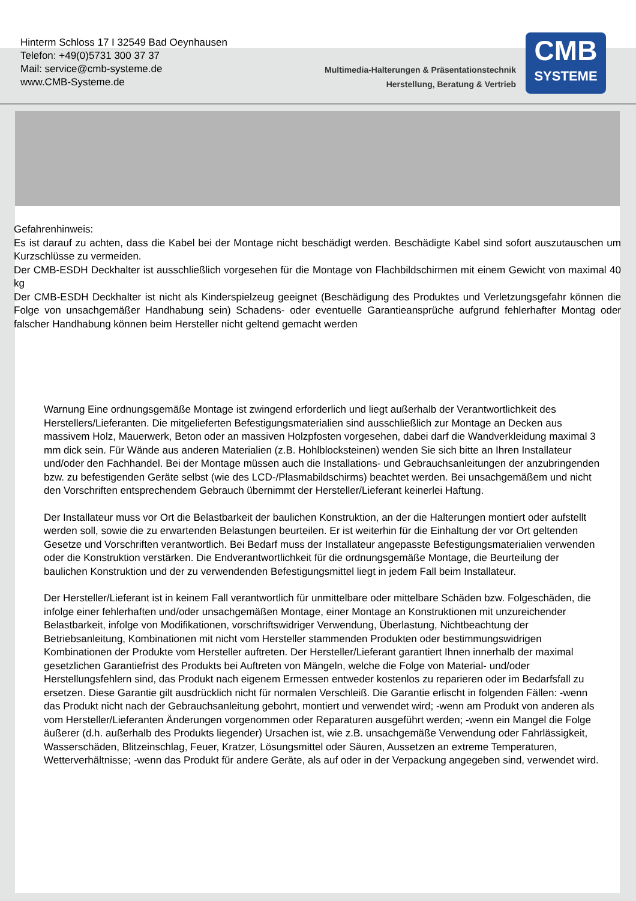Hinterm Schloss 17 I 32549 Bad Oeynhausen
Telefon: +49(0)5731 300 37 37
Mail: service@cmb-systeme.de
www.CMB-Systeme.de
Multimedia-Halterungen & Präsentationstechnik
Herstellung, Beratung & Vertrieb
CMB
SYSTEME
Gefahrenhinweis:
Es ist darauf zu achten, dass die Kabel bei der Montage nicht beschädigt werden. Beschädigte Kabel sind sofort auszutauschen um Kurzschlüsse zu vermeiden.
Der CMB-ESDH Deckhalter ist ausschließlich vorgesehen für die Montage von Flachbildschirmen mit einem Gewicht von maximal 40 kg
Der CMB-ESDH Deckhalter ist nicht als Kinderspielzeug geeignet (Beschädigung des Produktes und Verletzungsgefahr können die Folge von unsachgemäßer Handhabung sein) Schadens- oder eventuelle Garantieansprüche aufgrund fehlerhafter Montag oder falscher Handhabung können beim Hersteller nicht geltend gemacht werden
Warnung Eine ordnungsgemäße Montage ist zwingend erforderlich und liegt außerhalb der Verantwortlichkeit des Herstellers/Lieferanten. Die mitgelieferten Befestigungsmaterialien sind ausschließlich zur Montage an Decken aus massivem Holz, Mauerwerk, Beton oder an massiven Holzpfosten vorgesehen, dabei darf die Wandverkleidung maximal 3 mm dick sein. Für Wände aus anderen Materialien (z.B. Hohlblocksteinen) wenden Sie sich bitte an Ihren Installateur und/oder den Fachhandel. Bei der Montage müssen auch die Installations- und Gebrauchsanleitungen der anzubringenden bzw. zu befestigenden Geräte selbst (wie des LCD-/Plasmabildschirms) beachtet werden. Bei unsachgemäßem und nicht den Vorschriften entsprechendem Gebrauch übernimmt der Hersteller/Lieferant keinerlei Haftung.
Der Installateur muss vor Ort die Belastbarkeit der baulichen Konstruktion, an der die Halterungen montiert oder aufstellt werden soll, sowie die zu erwartenden Belastungen beurteilen. Er ist weiterhin für die Einhaltung der vor Ort geltenden Gesetze und Vorschriften verantwortlich. Bei Bedarf muss der Installateur angepasste Befestigungsmaterialien verwenden oder die Konstruktion verstärken. Die Endverantwortlichkeit für die ordnungsgemäße Montage, die Beurteilung der baulichen Konstruktion und der zu verwendenden Befestigungsmittel liegt in jedem Fall beim Installateur.
Der Hersteller/Lieferant ist in keinem Fall verantwortlich für unmittelbare oder mittelbare Schäden bzw. Folgeschäden, die infolge einer fehlerhaften und/oder unsachgemäßen Montage, einer Montage an Konstruktionen mit unzureichender Belastbarkeit, infolge von Modifikationen, vorschriftswidriger Verwendung, Überlastung, Nichtbeachtung der Betriebsanleitung, Kombinationen mit nicht vom Hersteller stammenden Produkten oder bestimmungswidrigen Kombinationen der Produkte vom Hersteller auftreten. Der Hersteller/Lieferant garantiert Ihnen innerhalb der maximal gesetzlichen Garantiefrist des Produkts bei Auftreten von Mängeln, welche die Folge von Material- und/oder Herstellungsfehlern sind, das Produkt nach eigenem Ermessen entweder kostenlos zu reparieren oder im Bedarfsfall zu ersetzen. Diese Garantie gilt ausdrücklich nicht für normalen Verschleiß. Die Garantie erlischt in folgenden Fällen: -wenn das Produkt nicht nach der Gebrauchsanleitung gebohrt, montiert und verwendet wird; -wenn am Produkt von anderen als vom Hersteller/Lieferanten Änderungen vorgenommen oder Reparaturen ausgeführt werden; -wenn ein Mangel die Folge äußerer (d.h. außerhalb des Produkts liegender) Ursachen ist, wie z.B. unsachgemäße Verwendung oder Fahrlässigkeit, Wasserschäden, Blitzeinschlag, Feuer, Kratzer, Lösungsmittel oder Säuren, Aussetzen an extreme Temperaturen, Wetterverhältnisse; -wenn das Produkt für andere Geräte, als auf oder in der Verpackung angegeben sind, verwendet wird.